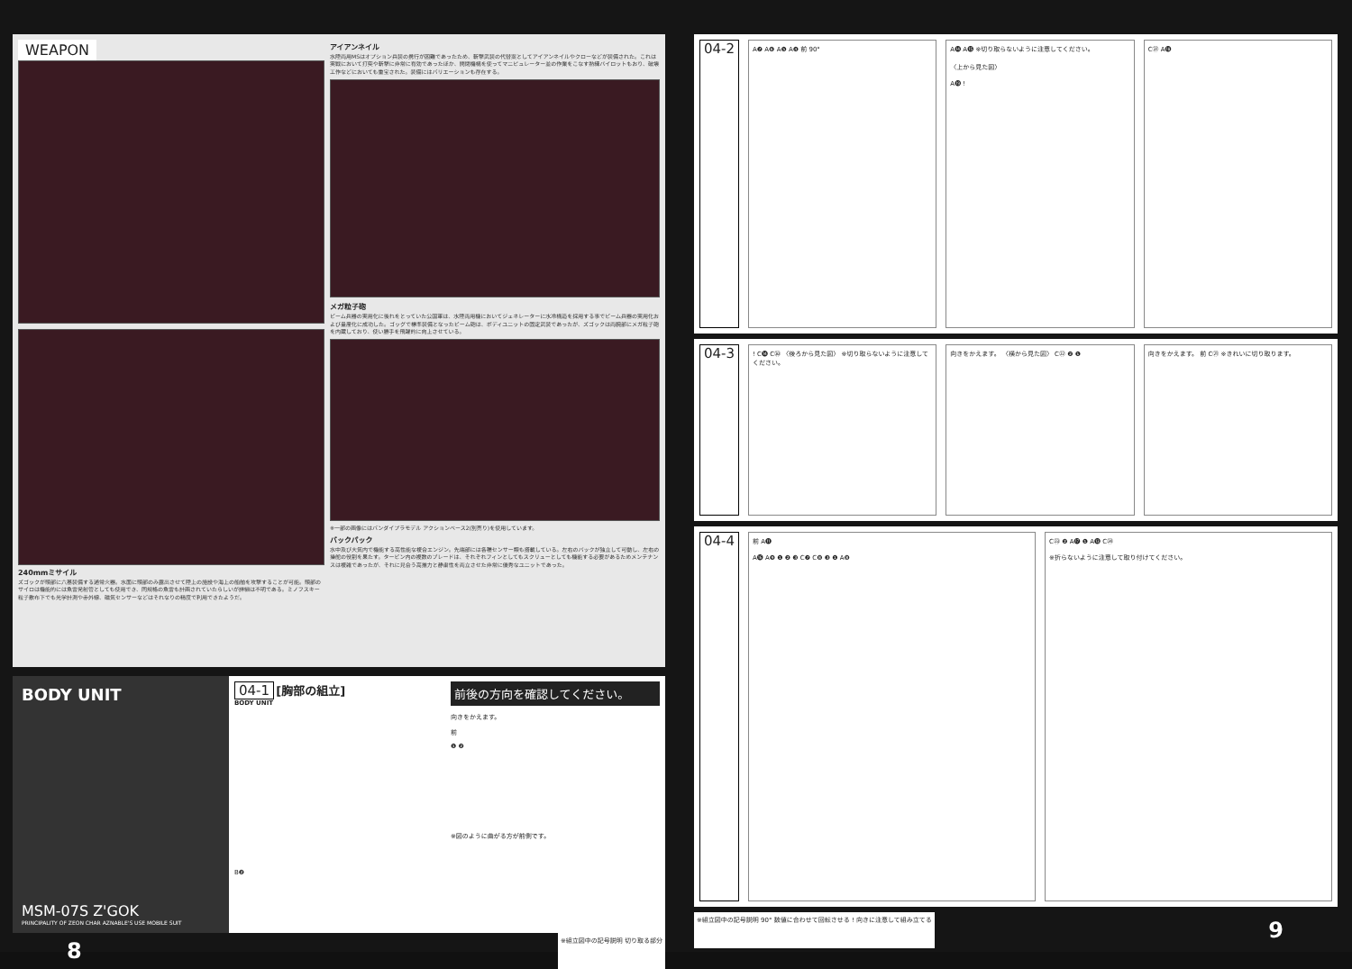WEAPON
240mmミサイル
ズゴックが頭部に六基装備する通常火器。水面に頭部のみ露出させて陸上の施設や海上の船舶を攻撃することが可能。頭部のサイロは機能的には魚雷発射管としても使用でき、同規格の魚雷も計画されていたらしいが詳細は不明である。ミノフスキー粒子散布下でも光学計測や赤外線、磁気センサーなどはそれなりの精度で利用できたようだ。
アイアンネイル
水陸両用MSはオプション兵装の携行が困難であったため、斬撃武装の代替案としてアイアンネイルやクローなどが装備された。これは実戦において打突や斬撃に非常に有効であったほか、開閉機構を使ってマニピュレーター並の作業をこなす熟練パイロットもおり、破壊工作などにおいても重宝された。装備にはバリエーションも存在する。
メガ粒子砲
ビーム兵器の実用化に後れをとっていた公国軍は、水陸両用機においてジェネレーターに水冷構造を採用する事でビーム兵器の実用化および量産化に成功した。ゴッグで標準装備となったビーム砲は、ボディユニットの固定武装であったが、ズゴックは両腕部にメガ粒子砲を内蔵しており、使い勝手を飛躍的に向上させている。
※一部の画像にはバンダイプラモデル アクションベース2(別売り)を使用しています。
バックパック
水中及び大気内で機能する高性能な複合エンジン。先端部には各種センサー類も搭載している。左右のパックが独立して可動し、左右の操舵の役割を果たす。タービン内の複数のブレードは、それぞれフィンとしてもスクリューとしても機能する必要があるためメンテナンスは複雑であったが、それに見合う高推力と静粛性を両立させた非常に優秀なユニットであった。
BODY UNIT
MSM-07S Z'GOK
PRINCIPALITY OF ZEON CHAR AZNABLE'S USE MOBILE SUIT
04-1 [胸部の組立]
BODY UNIT
B❷
前後の方向を確認してください。
向きをかえます。
前
❶ ❷
※図のように曲がる方が前側です。
8 ※組立図中の記号説明 切り取る部分
04-2
A❼ A❻ A❺ A❹ 前 90° A⓮ A⓯ ※切り取らないように注意してください。
〈上から見た図〉
A⓳ !
C㉛ A⓲
04-3
! C⓮ C㉚ 〈後ろから見た図〉 ※切り取らないように注意してください。
向きをかえます。 〈横から見た図〉 C㉒ ❷ ❶
向きをかえます。 前 C㉑ ※きれいに切り取ります。
04-4
前 A⓫
A⓰ A❾ ❶ ❷ ❸ C❼ C❽ ❸ ❶ A❽
C㉓ ❷ A⓱ ❶ A⓭ C㉔
※折らないように注意して取り付けてください。
※組立図中の記号説明 90° 数値に合わせて回転させる ! 向きに注意して組み立てる 9